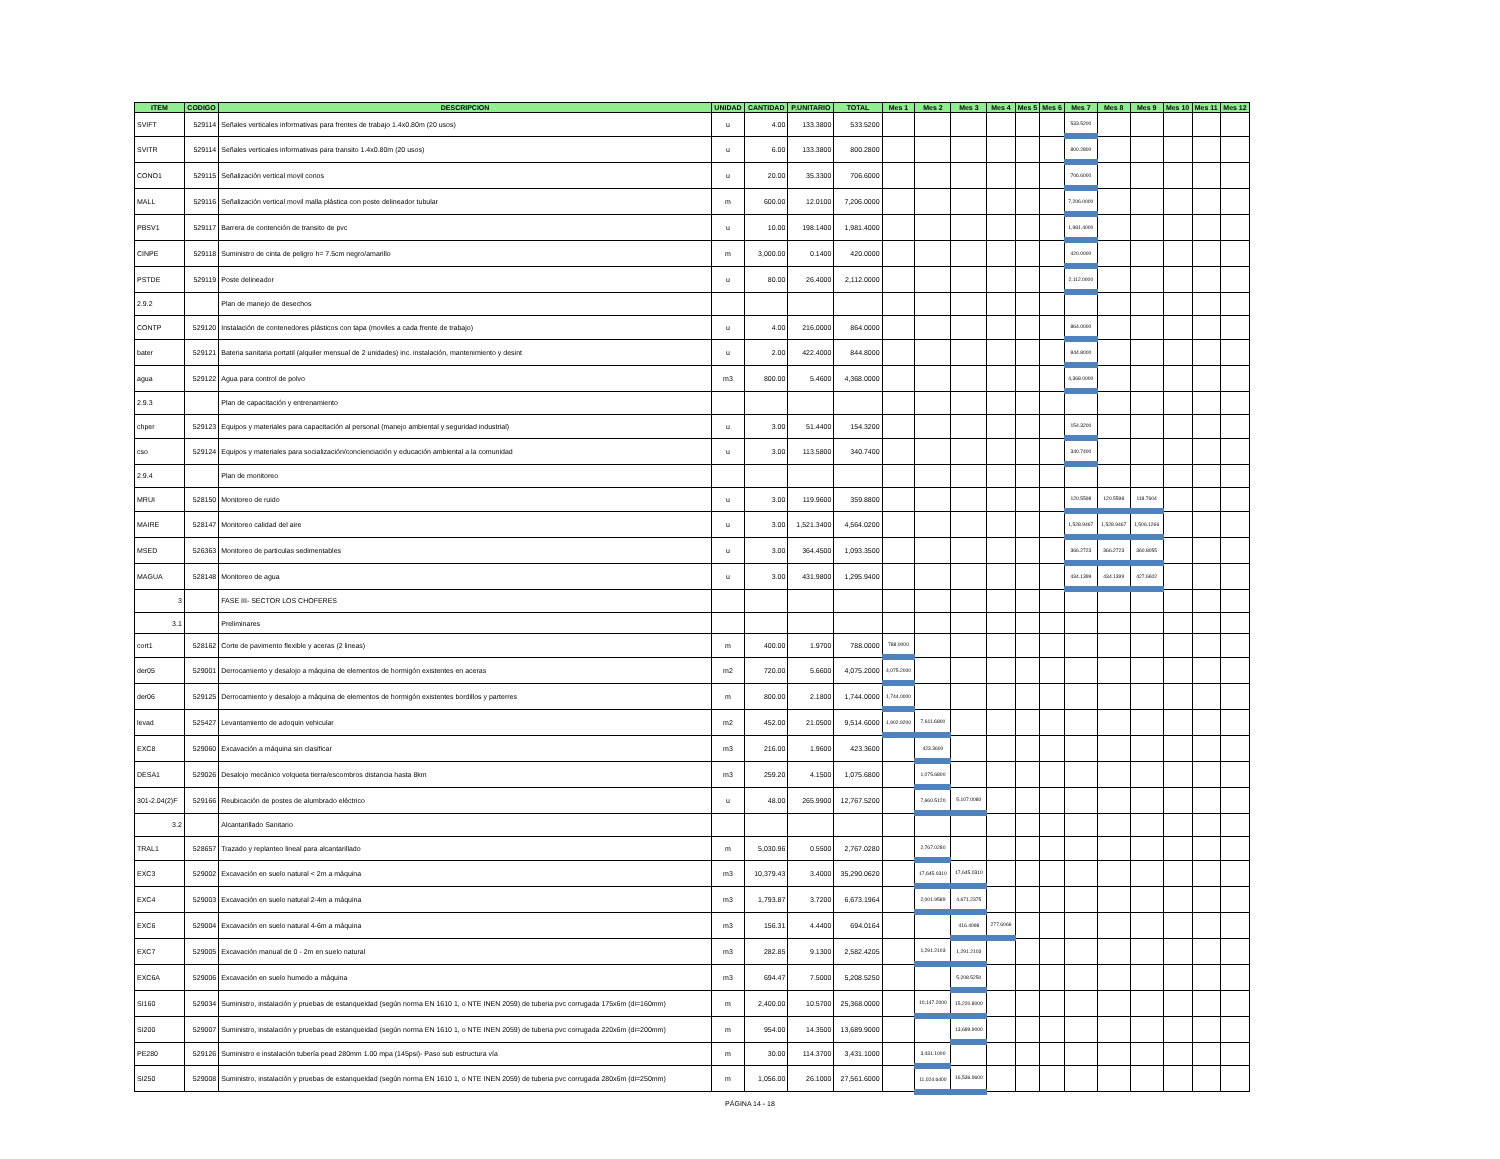| ITEM | CODIGO | DESCRIPCION | UNIDAD | CANTIDAD | P.UNITARIO | TOTAL | Mes 1 | Mes 2 | Mes 3 | Mes 4 | Mes 5 | Mes 6 | Mes 7 | Mes 8 | Mes 9 | Mes 10 | Mes 11 | Mes 12 |
| --- | --- | --- | --- | --- | --- | --- | --- | --- | --- | --- | --- | --- | --- | --- | --- | --- | --- | --- |
| SVIFT | 529114 | Señales verticales informativas para frentes de trabajo 1.4x0.80m (20 usos) | u | 4.00 | 133.3800 | 533.5200 | | | | | | | 533.5200 | | | | | |
| SVITR | 529114 | Señales verticales informativas para transito 1.4x0.80m (20 usos) | u | 6.00 | 133.3800 | 800.2800 | | | | | | | 800.2800 | | | | | |
| CONO1 | 529115 | Señalización vertical movil conos | u | 20.00 | 35.3300 | 706.6000 | | | | | | | 706.6000 | | | | | |
| MALL | 529116 | Señalización vertical movil malla plástica con poste delineador tubular | m | 600.00 | 12.0100 | 7,206.0000 | | | | | | | 7,206.0000 | | | | | |
| PBSV1 | 529117 | Barrera de contención de transito de pvc | u | 10.00 | 198.1400 | 1,981.4000 | | | | | | | 1,981.4000 | | | | | |
| CINPE | 529118 | Suministro de cinta de peligro h= 7.5cm negro/amarillo | m | 3,000.00 | 0.1400 | 420.0000 | | | | | | | 420.0000 | | | | | |
| PSTDE | 529119 | Poste delineador | u | 80.00 | 26.4000 | 2,112.0000 | | | | | | | 2,112.0000 | | | | | |
| 2.9.2 | | Plan de manejo de desechos | | | | | | | | | | | | | | | | |
| CONTP | 529120 | Instalación de contenedores plásticos con tapa (moviles a cada frente de trabajo) | u | 4.00 | 216.0000 | 864.0000 | | | | | | | 864.0000 | | | | | |
| bater | 529121 | Bateria sanitaria portatil (alquiler mensual de 2 unidades) inc. instalación, mantenimiento y desint | u | 2.00 | 422.4000 | 844.8000 | | | | | | | 844.8000 | | | | | |
| agua | 529122 | Agua para control de polvo | m3 | 800.00 | 5.4600 | 4,368.0000 | | | | | | | 4,368.0000 | | | | | |
| 2.9.3 | | Plan de capacitación y entrenamiento | | | | | | | | | | | | | | | | |
| chper | 529123 | Equipos y materiales para capacitación al personal (manejo ambiental y seguridad industrial) | u | 3.00 | 51.4400 | 154.3200 | | | | | | | 154.3200 | | | | | |
| cso | 529124 | Equipos y materiales para socialización/concienciación y educación ambiental a la comunidad | u | 3.00 | 113.5800 | 340.7400 | | | | | | | 340.7400 | | | | | |
| 2.9.4 | | Plan de monitoreo | | | | | | | | | | | | | | | | |
| MRUI | 528150 | Monitoreo de ruido | u | 3.00 | 119.9600 | 359.8800 | | | | | | | 120.5598 | 120.5598 | 118.7604 | | | |
| MAIRE | 528147 | Monitoreo calidad del aire | u | 3.00 | 1,521.3400 | 4,564.0200 | | | | | | | 1,528.9467 | 1,528.9467 | 1,506.1266 | | | |
| MSED | 526363 | Monitoreo de particulas sedimentables | u | 3.00 | 364.4500 | 1,093.3500 | | | | | | | 366.2723 | 366.2723 | 360.8055 | | | |
| MAGUA | 528148 | Monitoreo de agua | u | 3.00 | 431.9800 | 1,295.9400 | | | | | | | 434.1399 | 434.1399 | 427.6602 | | | |
| 3 | | FASE III- SECTOR LOS CHOFERES | | | | | | | | | | | | | | | | |
| 3.1 | | Preliminares | | | | | | | | | | | | | | | | |
| cort1 | 528162 | Corte de pavimento flexible y aceras (2 lineas) | m | 400.00 | 1.9700 | 788.0000 | 788.0000 | | | | | | | | | | | |
| der05 | 529001 | Derrocamiento y desalojo a máquina de elementos de hormigón existentes en aceras | m2 | 720.00 | 5.6600 | 4,075.2000 | 4,075.2000 | | | | | | | | | | | |
| der06 | 529125 | Derrocamiento y desalojo a máquina de elementos de hormigón existentes bordillos y parterres | m | 800.00 | 2.1800 | 1,744.0000 | 1,744.0000 | | | | | | | | | | | |
| levad | 525427 | Levantamiento de adoquin vehicular | m2 | 452.00 | 21.0500 | 9,514.6000 | 1,902.9200 | 7,611.6800 | | | | | | | | | | |
| EXC8 | 529060 | Excavación a máquina sin clasificar | m3 | 216.00 | 1.9600 | 423.3600 | | 423.3600 | | | | | | | | | | |
| DESA1 | 529026 | Desalojo mecánico volqueta tierra/escombros distancia hasta 8km | m3 | 259.20 | 4.1500 | 1,075.6800 | | 1,075.6800 | | | | | | | | | | |
| 301-2.04(2)F | 529166 | Reubicación de postes de alumbrado eléctrico | u | 48.00 | 265.9900 | 12,767.5200 | | 7,660.5120 | 5,107.0080 | | | | | | | | | |
| 3.2 | | Alcantarillado Sanitario | | | | | | | | | | | | | | | | |
| TRAL1 | 528657 | Trazado y replanteo lineal para alcantarillado | m | 5,030.96 | 0.5500 | 2,767.0280 | | 2,767.0280 | | | | | | | | | | |
| EXC3 | 529002 | Excavación en suelo natural < 2m a máquina | m3 | 10,379.43 | 3.4000 | 35,290.0620 | | 17,645.0310 | 17,645.0310 | | | | | | | | | |
| EXC4 | 529003 | Excavación en suelo natural 2-4m a máquina | m3 | 1,793.87 | 3.7200 | 6,673.1964 | | 2,001.9589 | 4,671.2375 | | | | | | | | | |
| EXC6 | 529004 | Excavación en suelo natural 4-6m a máquina | m3 | 156.31 | 4.4400 | 694.0164 | | | 416.4098 | 277.6066 | | | | | | | | |
| EXC7 | 529005 | Excavación manual de 0 - 2m en suelo natural | m3 | 282.85 | 9.1300 | 2,582.4205 | | 1,291.2103 | 1,291.2103 | | | | | | | | | |
| EXC6A | 529006 | Excavación en suelo humedo a máquina | m3 | 694.47 | 7.5000 | 5,208.5250 | | | 5,208.5250 | | | | | | | | | |
| SI160 | 529034 | Suministro, instalación y pruebas de estanqueidad (según norma EN 1610 1, o NTE INEN 2059) de tuberia pvc corrugada 175x6m (di=160mm) | m | 2,400.00 | 10.5700 | 25,368.0000 | | 10,147.2000 | 15,220.8000 | | | | | | | | | |
| SI200 | 529007 | Suministro, instalación y pruebas de estanqueidad (según norma EN 1610 1, o NTE INEN 2059) de tuberia pvc corrugada 220x6m (di=200mm) | m | 954.00 | 14.3500 | 13,689.9000 | | | 13,689.9000 | | | | | | | | | |
| PE280 | 529126 | Suministro e instalación tubería pead 280mm 1.00 mpa (145psi)- Paso sub estructura vía | m | 30.00 | 114.3700 | 3,431.1000 | | 3,431.1000 | | | | | | | | | | |
| SI250 | 529008 | Suministro, instalación y pruebas de estanqueidad (según norma EN 1610 1, o NTE INEN 2059) de tuberia pvc corrugada 280x6m (di=250mm) | m | 1,056.00 | 26.1000 | 27,561.6000 | | 11,024.6400 | 16,536.9600 | | | | | | | | | |
PÁGINA 14 - 18